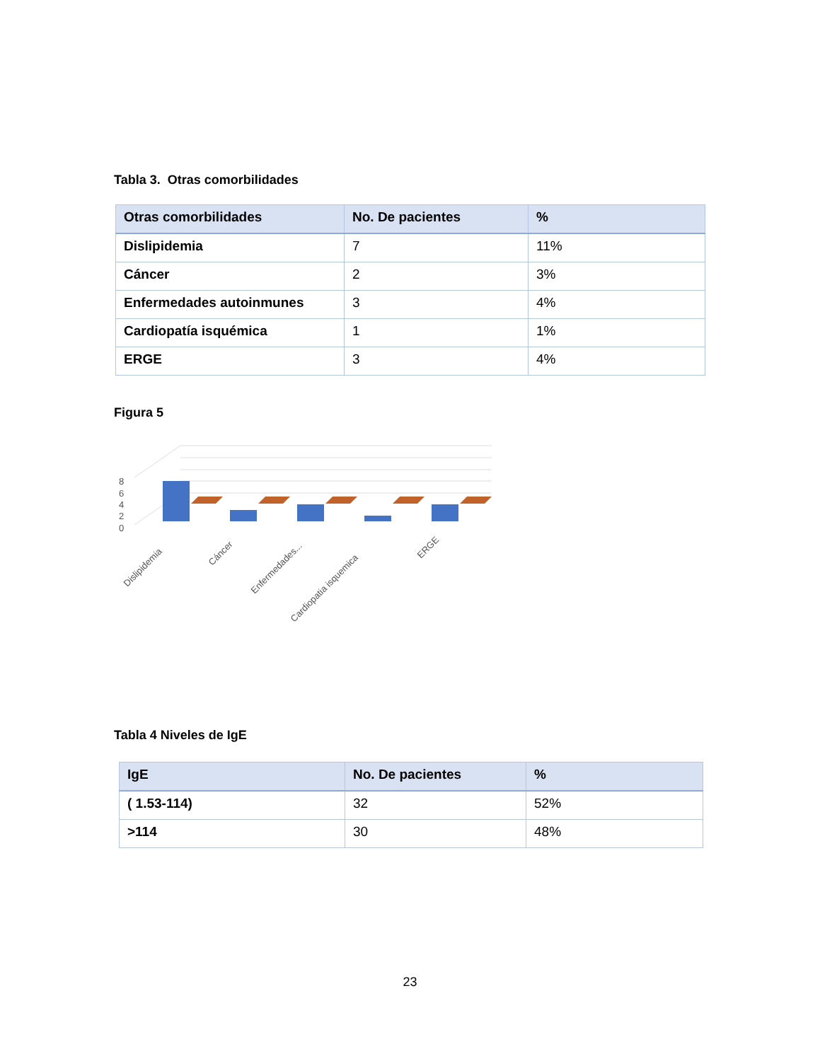Tabla 3. Otras comorbilidades
| Otras comorbilidades | No. De pacientes | % |
| --- | --- | --- |
| Dislipidemia | 7 | 11% |
| Cáncer | 2 | 3% |
| Enfermedades autoinmunes | 3 | 4% |
| Cardiopatía isquémica | 1 | 1% |
| ERGE | 3 | 4% |
Figura 5
8
6
4
2
0
Dislipidemia
Cáncer
Enfermedades...
Cardiopatia isquemica
ERGE
Tabla 4 Niveles de IgE
| IgE | No. De pacientes | % |
| --- | --- | --- |
| ( 1.53-114) | 32 | 52% |
| >114 | 30 | 48% |
23